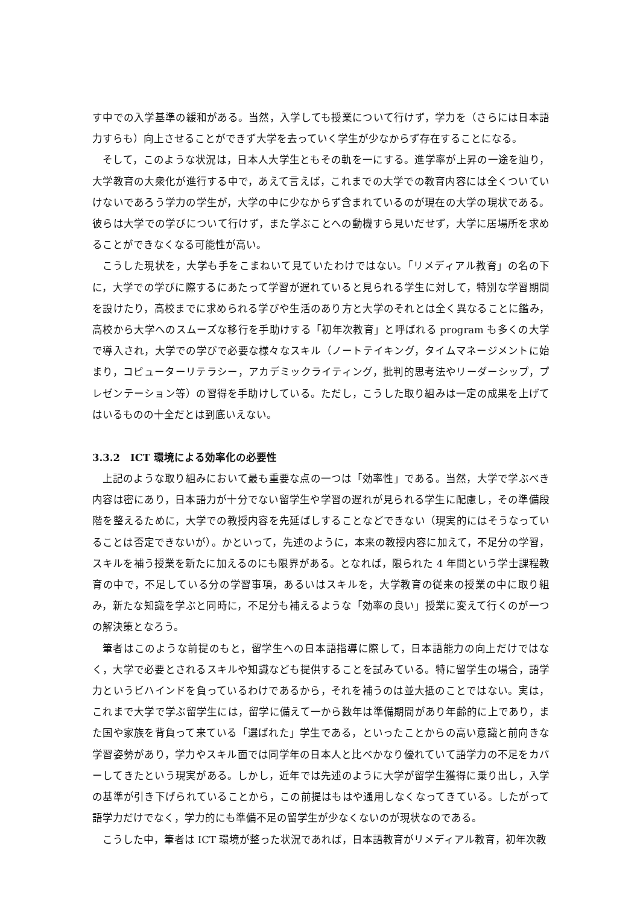す中での入学基準の緩和がある。当然，入学しても授業について行けず，学力を（さらには日本語力すらも）向上させることができず大学を去っていく学生が少なからず存在することになる。
そして，このような状況は，日本人大学生ともその軌を一にする。進学率が上昇の一途を辿り，大学教育の大衆化が進行する中で，あえて言えば，これまでの大学での教育内容には全くついていけないであろう学力の学生が，大学の中に少なからず含まれているのが現在の大学の現状である。彼らは大学での学びについて行けず，また学ぶことへの動機すら見いだせず，大学に居場所を求めることができなくなる可能性が高い。
こうした現状を，大学も手をこまねいて見ていたわけではない。「リメディアル教育」の名の下に，大学での学びに際するにあたって学習が遅れていると見られる学生に対して，特別な学習期間を設けたり，高校までに求められる学びや生活のあり方と大学のそれとは全く異なることに鑑み，高校から大学へのスムーズな移行を手助けする「初年次教育」と呼ばれる program も多くの大学で導入され，大学での学びで必要な様々なスキル（ノートテイキング，タイムマネージメントに始まり，コピューターリテラシー，アカデミックライティング，批判的思考法やリーダーシップ，プレゼンテーション等）の習得を手助けしている。ただし，こうした取り組みは一定の成果を上げてはいるものの十全だとは到底いえない。
3.3.2　ICT 環境による効率化の必要性
上記のような取り組みにおいて最も重要な点の一つは「効率性」である。当然，大学で学ぶべき内容は密にあり，日本語力が十分でない留学生や学習の遅れが見られる学生に配慮し，その準備段階を整えるために，大学での教授内容を先延ばしすることなどできない（現実的にはそうなっていることは否定できないが）。かといって，先述のように，本来の教授内容に加えて，不足分の学習，スキルを補う授業を新たに加えるのにも限界がある。となれば，限られた 4 年間という学士課程教育の中で，不足している分の学習事項，あるいはスキルを，大学教育の従来の授業の中に取り組み，新たな知識を学ぶと同時に，不足分も補えるような「効率の良い」授業に変えて行くのが一つの解決策となろう。
筆者はこのような前提のもと，留学生への日本語指導に際して，日本語能力の向上だけではなく，大学で必要とされるスキルや知識なども提供することを試みている。特に留学生の場合，語学力というビハインドを負っているわけであるから，それを補うのは並大抵のことではない。実は，これまで大学で学ぶ留学生には，留学に備えて一から数年は準備期間があり年齢的に上であり，また国や家族を背負って来ている「選ばれた」学生である，といったことからの高い意識と前向きな学習姿勢があり，学力やスキル面では同学年の日本人と比べかなり優れていて語学力の不足をカバーしてきたという現実がある。しかし，近年では先述のように大学が留学生獲得に乗り出し，入学の基準が引き下げられていることから，この前提はもはや通用しなくなってきている。したがって語学力だけでなく，学力的にも準備不足の留学生が少なくないのが現状なのである。
こうした中，筆者は ICT 環境が整った状況であれば，日本語教育がリメディアル教育，初年次教